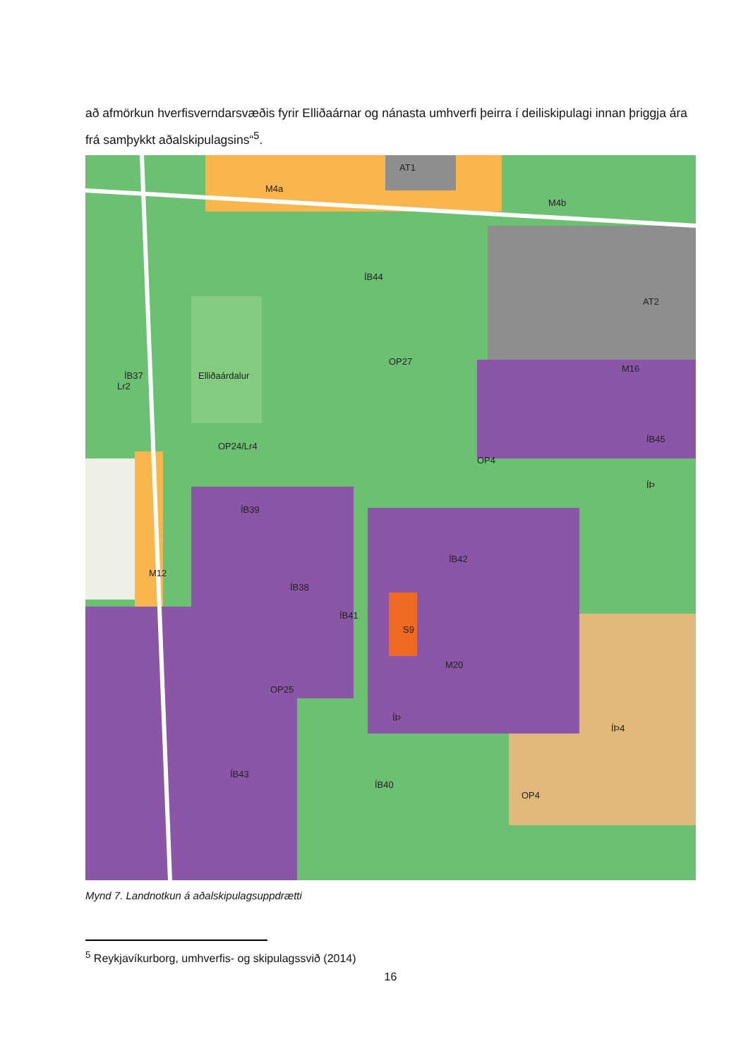að afmörkun hverfisverndarsvæðis fyrir Elliðaárnar og nánasta umhverfi þeirra í deiliskipulagi innan þriggja ára frá samþykkt aðalskipulagsins“<sup>5</sup>.
M4a
AT1
M4b
ÍB44
AT2
OP27
M16
ÍB37
Lr2
Elliðaárdalur
OP24/Lr4
OP4
ÍB45
ÍÞ
ÍB39
ÍB42
M12
ÍB38
ÍB41
S9
M20
OP25
ÍÞ
ÍÞ4
ÍB43
ÍB40
OP4
Mynd 7. Landnotkun á aðalskipulagsuppdrætti
<sup>5</sup> Reykjavíkurborg, umhverfis- og skipulagssvið (2014)
16